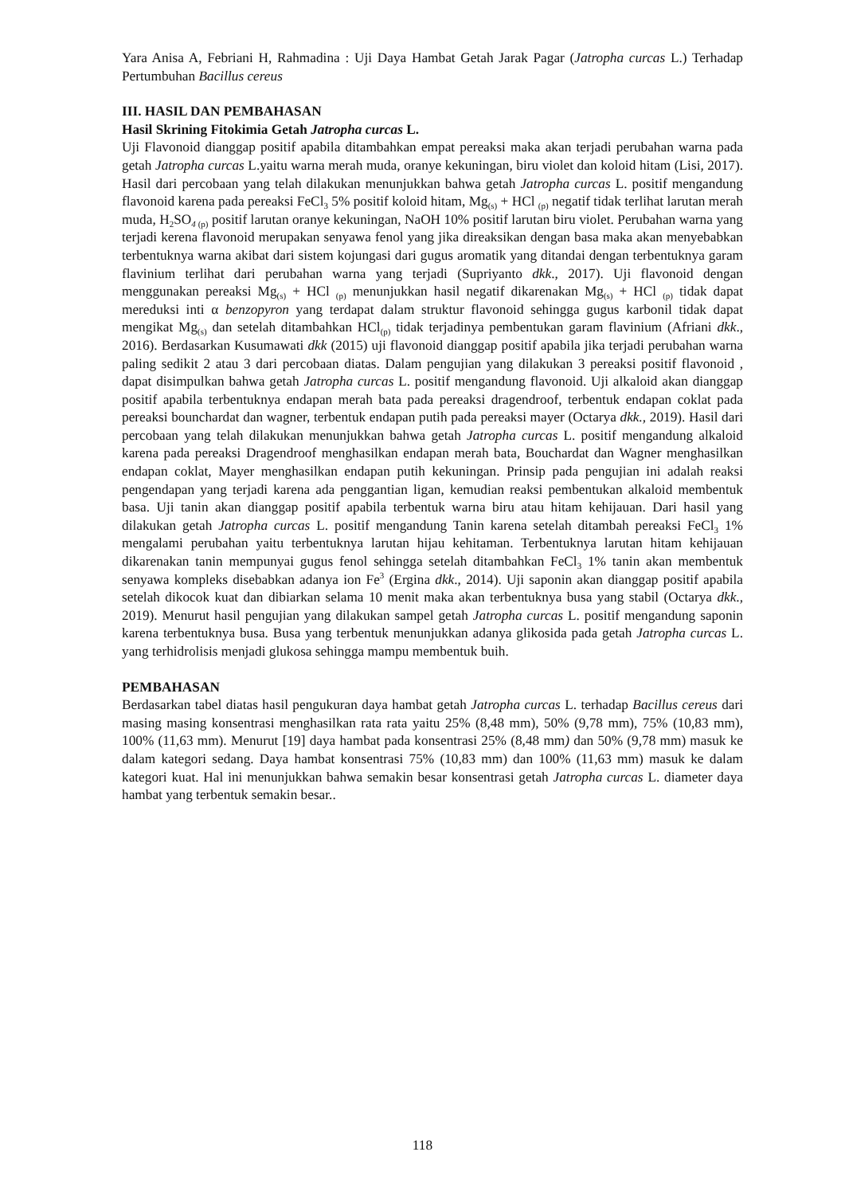Yara Anisa A, Febriani H, Rahmadina : Uji Daya Hambat Getah Jarak Pagar (Jatropha curcas L.) Terhadap Pertumbuhan Bacillus cereus
III. HASIL DAN PEMBAHASAN
Hasil Skrining Fitokimia Getah Jatropha curcas L.
Uji Flavonoid dianggap positif apabila ditambahkan empat pereaksi maka akan terjadi perubahan warna pada getah Jatropha curcas L.yaitu warna merah muda, oranye kekuningan, biru violet dan koloid hitam (Lisi, 2017). Hasil dari percobaan yang telah dilakukan menunjukkan bahwa getah Jatropha curcas L. positif mengandung flavonoid karena pada pereaksi FeCl<sub>3</sub> 5% positif koloid hitam, Mg<sub>(s)</sub> + HCl <sub>(p)</sub> negatif tidak terlihat larutan merah muda, H<sub>2</sub>SO<sub>4 (p)</sub> positif larutan oranye kekuningan, NaOH 10% positif larutan biru violet. Perubahan warna yang terjadi kerena flavonoid merupakan senyawa fenol yang jika direaksikan dengan basa maka akan menyebabkan terbentuknya warna akibat dari sistem kojungasi dari gugus aromatik yang ditandai dengan terbentuknya garam flavinium terlihat dari perubahan warna yang terjadi (Supriyanto dkk., 2017). Uji flavonoid dengan menggunakan pereaksi Mg<sub>(s)</sub> + HCl <sub>(p)</sub> menunjukkan hasil negatif dikarenakan Mg<sub>(s)</sub> + HCl <sub>(p)</sub> tidak dapat mereduksi inti α benzopyron yang terdapat dalam struktur flavonoid sehingga gugus karbonil tidak dapat mengikat Mg<sub>(s)</sub> dan setelah ditambahkan HCl<sub>(p)</sub> tidak terjadinya pembentukan garam flavinium (Afriani dkk., 2016). Berdasarkan Kusumawati dkk (2015) uji flavonoid dianggap positif apabila jika terjadi perubahan warna paling sedikit 2 atau 3 dari percobaan diatas. Dalam pengujian yang dilakukan 3 pereaksi positif flavonoid , dapat disimpulkan bahwa getah Jatropha curcas L. positif mengandung flavonoid. Uji alkaloid akan dianggap positif apabila terbentuknya endapan merah bata pada pereaksi dragendroof, terbentuk endapan coklat pada pereaksi bounchardat dan wagner, terbentuk endapan putih pada pereaksi mayer (Octarya dkk., 2019). Hasil dari percobaan yang telah dilakukan menunjukkan bahwa getah Jatropha curcas L. positif mengandung alkaloid karena pada pereaksi Dragendroof menghasilkan endapan merah bata, Bouchardat dan Wagner menghasilkan endapan coklat, Mayer menghasilkan endapan putih kekuningan. Prinsip pada pengujian ini adalah reaksi pengendapan yang terjadi karena ada penggantian ligan, kemudian reaksi pembentukan alkaloid membentuk basa. Uji tanin akan dianggap positif apabila terbentuk warna biru atau hitam kehijauan. Dari hasil yang dilakukan getah Jatropha curcas L. positif mengandung Tanin karena setelah ditambah pereaksi FeCl<sub>3</sub> 1% mengalami perubahan yaitu terbentuknya larutan hijau kehitaman. Terbentuknya larutan hitam kehijauan dikarenakan tanin mempunyai gugus fenol sehingga setelah ditambahkan FeCl<sub>3</sub> 1% tanin akan membentuk senyawa kompleks disebabkan adanya ion Fe<sup>3</sup> (Ergina dkk., 2014). Uji saponin akan dianggap positif apabila setelah dikocok kuat dan dibiarkan selama 10 menit maka akan terbentuknya busa yang stabil (Octarya dkk., 2019). Menurut hasil pengujian yang dilakukan sampel getah Jatropha curcas L. positif mengandung saponin karena terbentuknya busa. Busa yang terbentuk menunjukkan adanya glikosida pada getah Jatropha curcas L. yang terhidrolisis menjadi glukosa sehingga mampu membentuk buih.
PEMBAHASAN
Berdasarkan tabel diatas hasil pengukuran daya hambat getah Jatropha curcas L. terhadap Bacillus cereus dari masing masing konsentrasi menghasilkan rata rata yaitu 25% (8,48 mm), 50% (9,78 mm), 75% (10,83 mm), 100% (11,63 mm). Menurut [19] daya hambat pada konsentrasi 25% (8,48 mm) dan 50% (9,78 mm) masuk ke dalam kategori sedang. Daya hambat konsentrasi 75% (10,83 mm) dan 100% (11,63 mm) masuk ke dalam kategori kuat. Hal ini menunjukkan bahwa semakin besar konsentrasi getah Jatropha curcas L. diameter daya hambat yang terbentuk semakin besar..
118